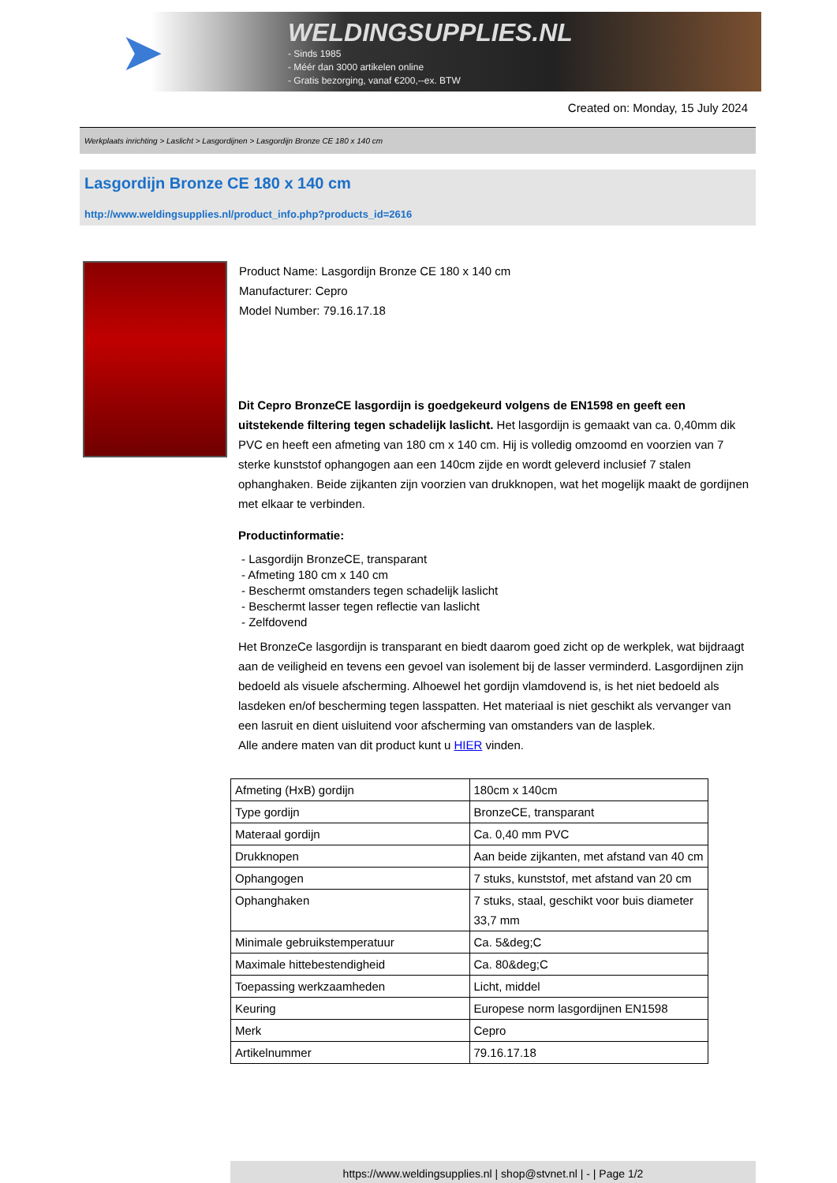➤
WELDINGSUPPLIES.NL
- Sinds 1985
- Méér dan 3000 artikelen online
- Gratis bezorging, vanaf €200,--ex. BTW
Created on: Monday, 15 July 2024
Werkplaats inrichting > Laslicht > Lasgordijnen > Lasgordijn Bronze CE 180 x 140 cm
Lasgordijn Bronze CE 180 x 140 cm
http://www.weldingsupplies.nl/product_info.php?products_id=2616
Product Name: Lasgordijn Bronze CE 180 x 140 cm
Manufacturer: Cepro
Model Number: 79.16.17.18
Dit Cepro BronzeCE lasgordijn is goedgekeurd volgens de EN1598 en geeft een uitstekende filtering tegen schadelijk laslicht. Het lasgordijn is gemaakt van ca. 0,40mm dik PVC en heeft een afmeting van 180 cm x 140 cm. Hij is volledig omzoomd en voorzien van 7 sterke kunststof ophangogen aan een 140cm zijde en wordt geleverd inclusief 7 stalen ophanghaken. Beide zijkanten zijn voorzien van drukknopen, wat het mogelijk maakt de gordijnen met elkaar te verbinden.
Productinformatie:
- Lasgordijn BronzeCE, transparant
- Afmeting 180 cm x 140 cm
- Beschermt omstanders tegen schadelijk laslicht
- Beschermt lasser tegen reflectie van laslicht
- Zelfdovend
Het BronzeCe lasgordijn is transparant en biedt daarom goed zicht op de werkplek, wat bijdraagt aan de veiligheid en tevens een gevoel van isolement bij de lasser verminderd. Lasgordijnen zijn bedoeld als visuele afscherming. Alhoewel het gordijn vlamdovend is, is het niet bedoeld als lasdeken en/of bescherming tegen lasspatten. Het materiaal is niet geschikt als vervanger van een lasruit en dient uisluitend voor afscherming van omstanders van de lasplek.
Alle andere maten van dit product kunt u HIER vinden.
| Afmeting (HxB) gordijn | 180cm x 140cm |
| Type gordijn | BronzeCE, transparant |
| Materaal gordijn | Ca. 0,40 mm PVC |
| Drukknopen | Aan beide zijkanten, met afstand van 40 cm |
| Ophangogen | 7 stuks, kunststof, met afstand van 20 cm |
| Ophanghaken | 7 stuks, staal, geschikt voor buis diameter 33,7 mm |
| Minimale gebruikstemperatuur | Ca. 5&deg;C |
| Maximale hittebestendigheid | Ca. 80&deg;C |
| Toepassing werkzaamheden | Licht, middel |
| Keuring | Europese norm lasgordijnen EN1598 |
| Merk | Cepro |
| Artikelnummer | 79.16.17.18 |
https://www.weldingsupplies.nl | shop@stvnet.nl | - | Page 1/2